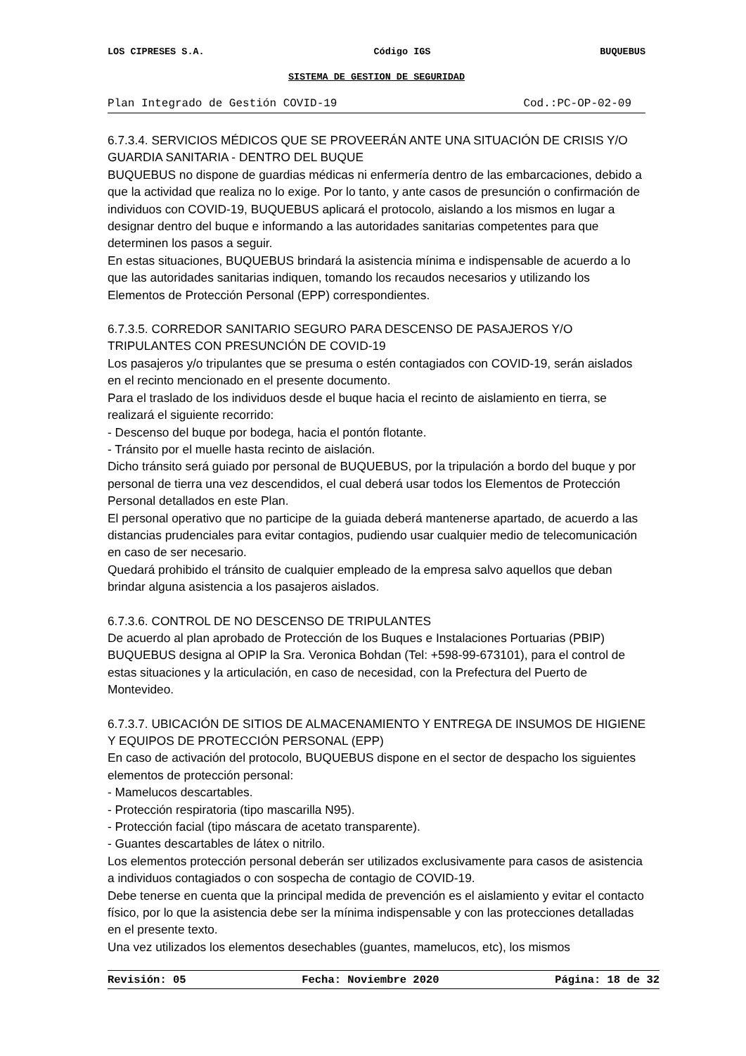LOS CIPRESES S.A. Código IGS BUQUEBUS
SISTEMA DE GESTION DE SEGURIDAD
Plan Integrado de Gestión COVID-19 Cod.:PC-OP-02-09
6.7.3.4. SERVICIOS MÉDICOS QUE SE PROVEERÁN ANTE UNA SITUACIÓN DE CRISIS Y/O GUARDIA SANITARIA - DENTRO DEL BUQUE
BUQUEBUS no dispone de guardias médicas ni enfermería dentro de las embarcaciones, debido a que la actividad que realiza no lo exige. Por lo tanto, y ante casos de presunción o confirmación de individuos con COVID-19, BUQUEBUS aplicará el protocolo, aislando a los mismos en lugar a designar dentro del buque e informando a las autoridades sanitarias competentes para que determinen los pasos a seguir.
En estas situaciones, BUQUEBUS brindará la asistencia mínima e indispensable de acuerdo a lo que las autoridades sanitarias indiquen, tomando los recaudos necesarios y utilizando los Elementos de Protección Personal (EPP) correspondientes.
6.7.3.5. CORREDOR SANITARIO SEGURO PARA DESCENSO DE PASAJEROS Y/O TRIPULANTES CON PRESUNCIÓN DE COVID-19
Los pasajeros y/o tripulantes que se presuma o estén contagiados con COVID-19, serán aislados en el recinto mencionado en el presente documento.
Para el traslado de los individuos desde el buque hacia el recinto de aislamiento en tierra, se realizará el siguiente recorrido:
- Descenso del buque por bodega, hacia el pontón flotante.
- Tránsito por el muelle hasta recinto de aislación.
Dicho tránsito será guiado por personal de BUQUEBUS, por la tripulación a bordo del buque y por personal de tierra una vez descendidos, el cual deberá usar todos los Elementos de Protección Personal detallados en este Plan.
El personal operativo que no participe de la guiada deberá mantenerse apartado, de acuerdo a las distancias prudenciales para evitar contagios, pudiendo usar cualquier medio de telecomunicación en caso de ser necesario.
Quedará prohibido el tránsito de cualquier empleado de la empresa salvo aquellos que deban brindar alguna asistencia a los pasajeros aislados.
6.7.3.6. CONTROL DE NO DESCENSO DE TRIPULANTES
De acuerdo al plan aprobado de Protección de los Buques e Instalaciones Portuarias (PBIP) BUQUEBUS designa al OPIP la Sra. Veronica Bohdan (Tel: +598-99-673101), para el control de estas situaciones y la articulación, en caso de necesidad, con la Prefectura del Puerto de Montevideo.
6.7.3.7. UBICACIÓN DE SITIOS DE ALMACENAMIENTO Y ENTREGA DE INSUMOS DE HIGIENE Y EQUIPOS DE PROTECCIÓN PERSONAL (EPP)
En caso de activación del protocolo, BUQUEBUS dispone en el sector de despacho los siguientes elementos de protección personal:
- Mamelucos descartables.
- Protección respiratoria (tipo mascarilla N95).
- Protección facial (tipo máscara de acetato transparente).
- Guantes descartables de látex o nitrilo.
Los elementos protección personal deberán ser utilizados exclusivamente para casos de asistencia a individuos contagiados o con sospecha de contagio de COVID-19.
Debe tenerse en cuenta que la principal medida de prevención es el aislamiento y evitar el contacto físico, por lo que la asistencia debe ser la mínima indispensable y con las protecciones detalladas en el presente texto.
Una vez utilizados los elementos desechables (guantes, mamelucos, etc), los mismos
Revisión: 05 Fecha: Noviembre 2020 Página: 18 de 32